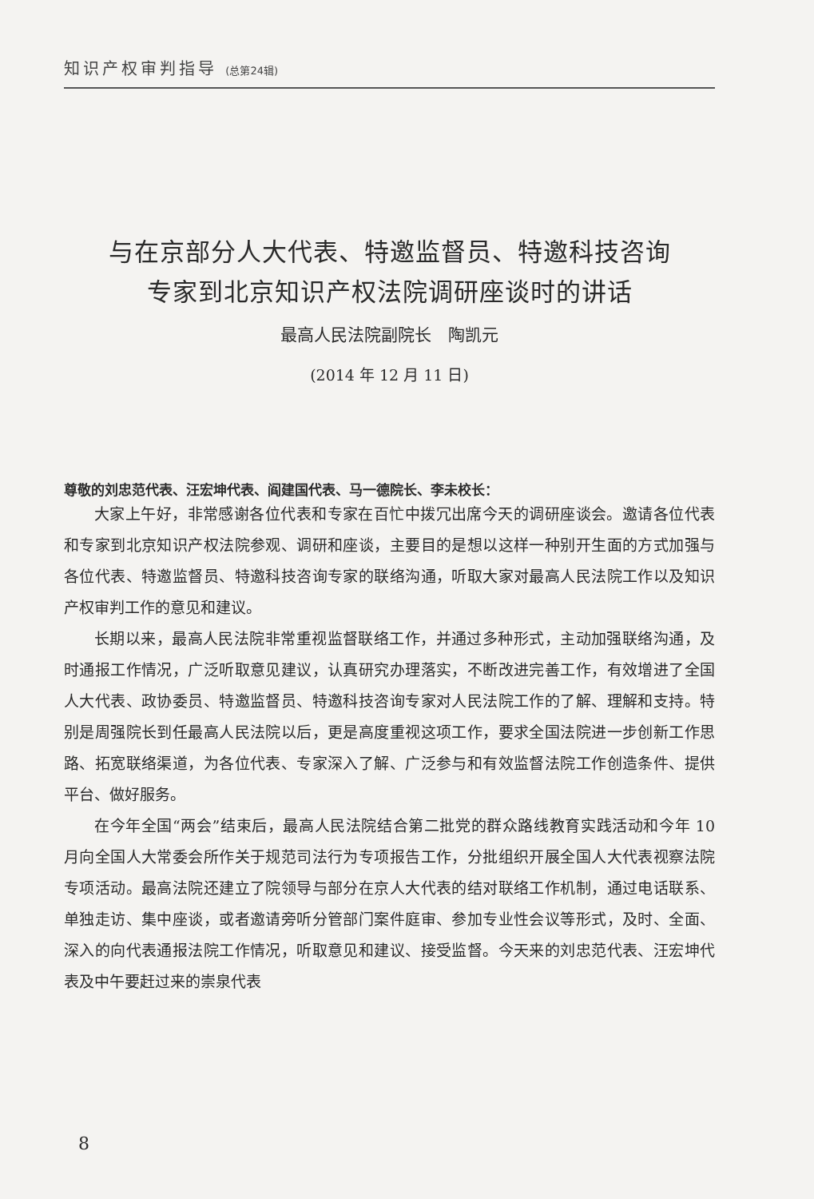知识产权审判指导 (总第24辑)
与在京部分人大代表、特邀监督员、特邀科技咨询
专家到北京知识产权法院调研座谈时的讲话
最高人民法院副院长　陶凯元
(2014 年 12 月 11 日)
尊敬的刘忠范代表、汪宏坤代表、阎建国代表、马一德院长、李未校长：
大家上午好，非常感谢各位代表和专家在百忙中拨冗出席今天的调研座谈会。邀请各位代表和专家到北京知识产权法院参观、调研和座谈，主要目的是想以这样一种别开生面的方式加强与各位代表、特邀监督员、特邀科技咨询专家的联络沟通，听取大家对最高人民法院工作以及知识产权审判工作的意见和建议。
长期以来，最高人民法院非常重视监督联络工作，并通过多种形式，主动加强联络沟通，及时通报工作情况，广泛听取意见建议，认真研究办理落实，不断改进完善工作，有效增进了全国人大代表、政协委员、特邀监督员、特邀科技咨询专家对人民法院工作的了解、理解和支持。特别是周强院长到任最高人民法院以后，更是高度重视这项工作，要求全国法院进一步创新工作思路、拓宽联络渠道，为各位代表、专家深入了解、广泛参与和有效监督法院工作创造条件、提供平台、做好服务。
在今年全国“两会”结束后，最高人民法院结合第二批党的群众路线教育实践活动和今年 10 月向全国人大常委会所作关于规范司法行为专项报告工作，分批组织开展全国人大代表视察法院专项活动。最高法院还建立了院领导与部分在京人大代表的结对联络工作机制，通过电话联系、单独走访、集中座谈，或者邀请旁听分管部门案件庭审、参加专业性会议等形式，及时、全面、深入的向代表通报法院工作情况，听取意见和建议、接受监督。今天来的刘忠范代表、汪宏坤代表及中午要赶过来的崇泉代表
8